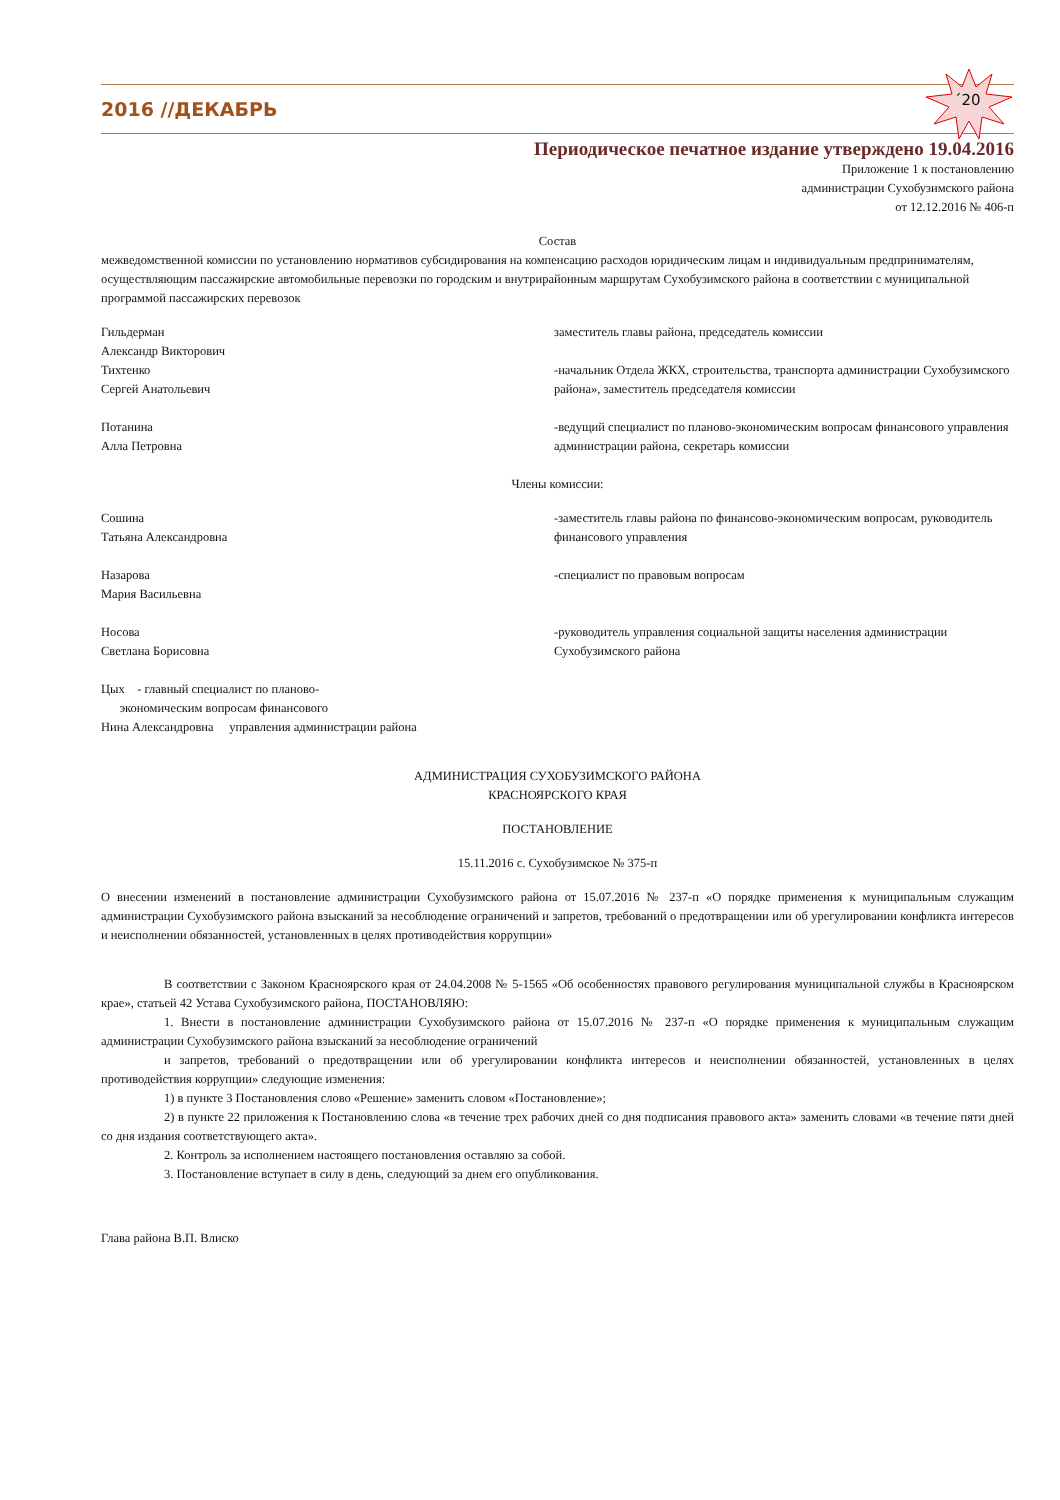2016 //ДЕКАБРЬ
´20
Периодическое печатное издание утверждено 19.04.2016
Приложение 1 к постановлению
администрации Сухобузимского района
от 12.12.2016 № 406-п
Состав
межведомственной комиссии по установлению нормативов субсидирования на компенсацию расходов юридическим лицам и индивидуальным предпринимателям, осуществляющим пассажирские автомобильные перевозки по городским и внутрирайонным маршрутам Сухобузимского района в соответствии с муниципальной программой пассажирских перевозок
Гильдерман
Александр Викторович
заместитель главы района, председатель комиссии
Тихтенко
Сергей Анатольевич
-начальник Отдела ЖКХ, строительства, транспорта администрации Сухобузимского района», заместитель председателя комиссии
Потанина
Алла Петровна
-ведущий специалист по планово-экономическим вопросам финансового управления администрации района, секретарь комиссии
Члены комиссии:
Сошина
Татьяна Александровна
-заместитель главы района по финансово-экономическим вопросам, руководитель финансового управления
Назарова
Мария Васильевна
-специалист по правовым вопросам
Носова
Светлана Борисовна
-руководитель управления социальной защиты населения администрации Сухобузимского района
Цых - главный специалист по планово-
экономическим вопросам финансового
Нина Александровна управления администрации района
АДМИНИСТРАЦИЯ СУХОБУЗИМСКОГО РАЙОНА
КРАСНОЯРСКОГО КРАЯ
ПОСТАНОВЛЕНИЕ
15.11.2016 с. Сухобузимское № 375-п
О внесении изменений в постановление администрации Сухобузимского района от 15.07.2016 № 237-п «О порядке применения к муниципальным служащим администрации Сухобузимского района взысканий за несоблюдение ограничений и запретов, требований о предотвращении или об урегулировании конфликта интересов и неисполнении обязанностей, установленных в целях противодействия коррупции»
В соответствии с Законом Красноярского края от 24.04.2008 № 5-1565 «Об особенностях правового регулирования муниципальной службы в Красноярском крае», статьей 42 Устава Сухобузимского района, ПОСТАНОВЛЯЮ:
1. Внести в постановление администрации Сухобузимского района от 15.07.2016 № 237-п «О порядке применения к муниципальным служащим администрации Сухобузимского района взысканий за несоблюдение ограничений
и запретов, требований о предотвращении или об урегулировании конфликта интересов и неисполнении обязанностей, установленных в целях противодействия коррупции» следующие изменения:
1) в пункте 3 Постановления слово «Решение» заменить словом «Постановление»;
2) в пункте 22 приложения к Постановлению слова «в течение трех рабочих дней со дня подписания правового акта» заменить словами «в течение пяти дней со дня издания соответствующего акта».
2. Контроль за исполнением настоящего постановления оставляю за собой.
3. Постановление вступает в силу в день, следующий за днем его опубликования.
Глава района В.П. Влиско